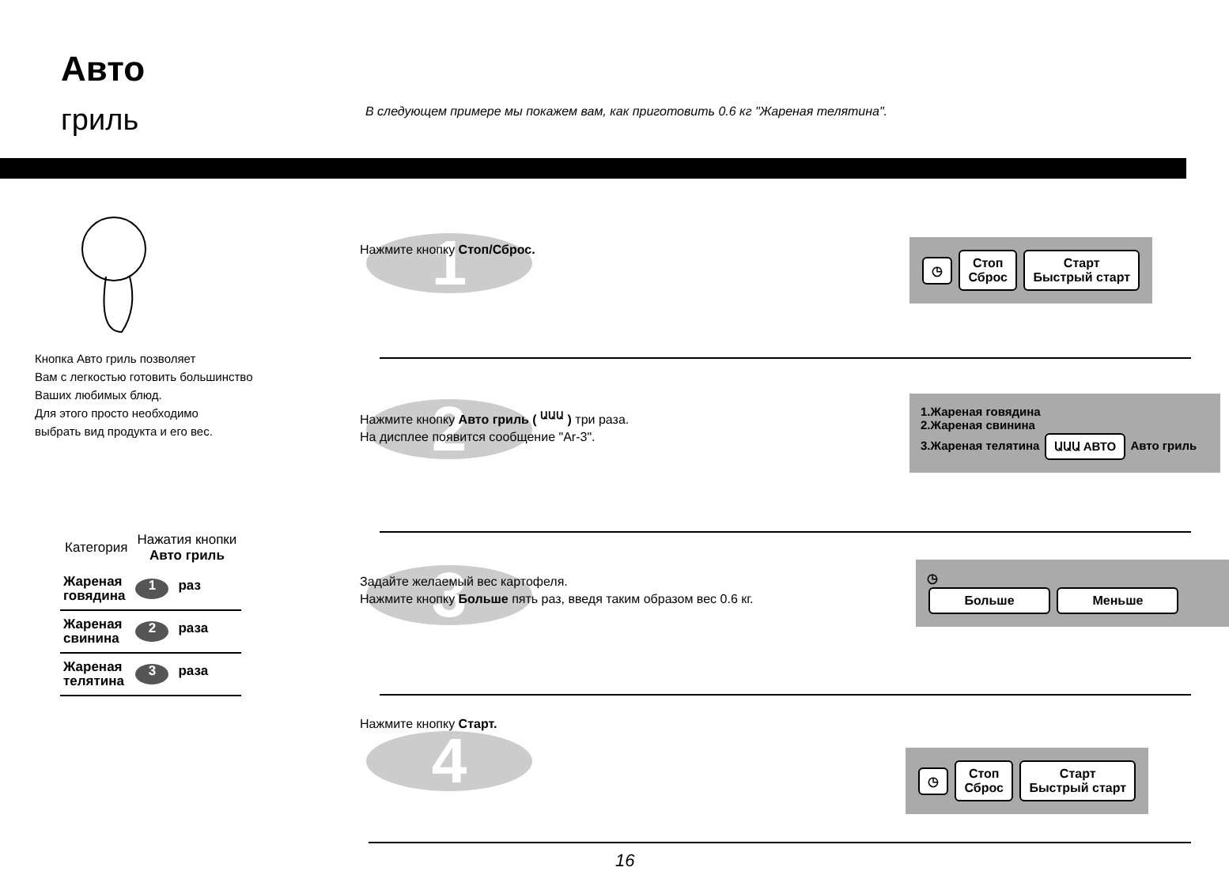Авто
гриль
В следующем примере мы покажем вам, как приготовить 0.6 кг "Жареная телятина".
Кнопка Авто гриль позволяет
Вам с легкостью готовить большинство
Ваших любимых блюд.
Для этого просто необходимо
выбрать вид продукта и его вес.
| Категория | Нажатия кнопки Авто гриль |
| --- | --- |
| Жареная говядина | 1 раз |
| Жареная свинина | 2 раза |
| Жареная телятина | 3 раза |
1
Нажмите кнопку Стоп/Сброс.
◷ Стоп
Сброс Старт
Быстрый старт
2
Нажмите кнопку Авто гриль ( <sup>ԱԱԱ</sup> ) три раза.
На дисплее появится сообщение "Ar-3".
1.Жареная говядина
2.Жареная свинина
3.Жареная телятина ԱԱԱ АВТО Авто гриль
3
Задайте желаемый вес картофеля.
Нажмите кнопку Больше пять раз, введя таким образом вес 0.6 кг.
◷
Больше Меньше
4
Нажмите кнопку Старт.
◷ Стоп
Сброс Старт
Быстрый старт
16